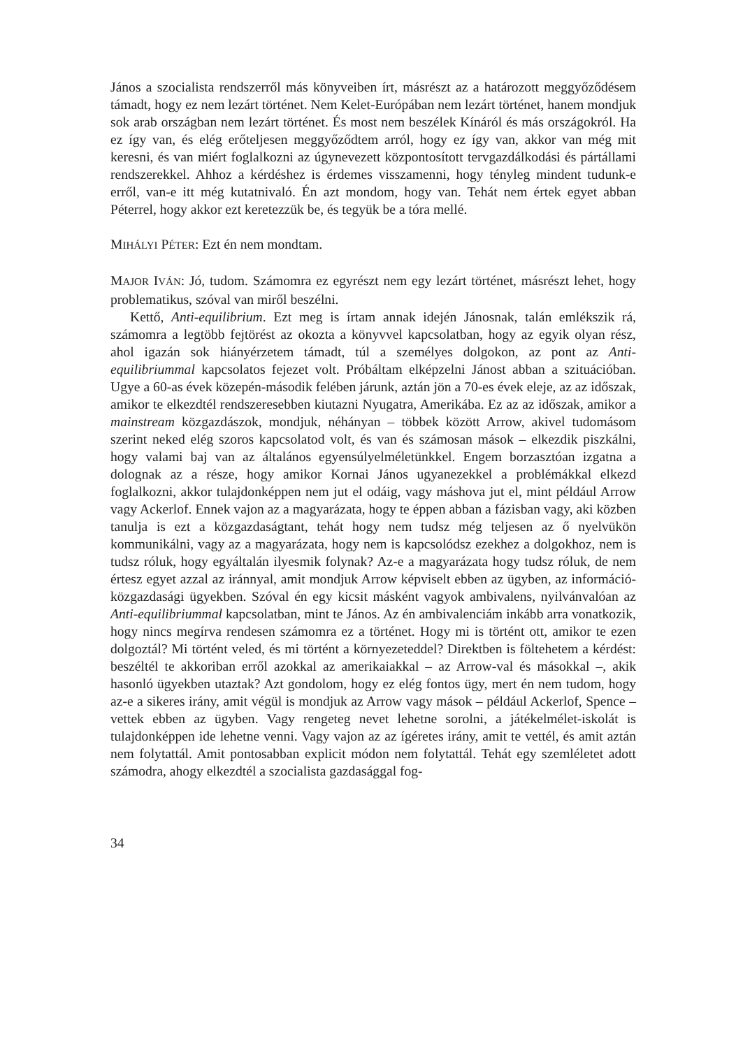János a szocialista rendszerről más könyveiben írt, másrészt az a határozott meggyőződésem támadt, hogy ez nem lezárt történet. Nem Kelet-Európában nem lezárt történet, hanem mondjuk sok arab országban nem lezárt történet. És most nem beszélek Kínáról és más országokról. Ha ez így van, és elég erőteljesen meggyőződtem arról, hogy ez így van, akkor van még mit keresni, és van miért foglalkozni az úgynevezett központosított tervgazdálkodási és pártállami rendszerekkel. Ahhoz a kérdéshez is érdemes visszamenni, hogy tényleg mindent tudunk-e erről, van-e itt még kutatnivaló. Én azt mondom, hogy van. Tehát nem értek egyet abban Péterrel, hogy akkor ezt keretezzük be, és tegyük be a tóra mellé.
MIHÁLYI PÉTER: Ezt én nem mondtam.
MAJOR IVÁN: Jó, tudom. Számomra ez egyrészt nem egy lezárt történet, másrészt lehet, hogy problematikus, szóval van miről beszélni.
Kettő, Anti-equilibrium. Ezt meg is írtam annak idején Jánosnak, talán emlékszik rá, számomra a legtöbb fejtörést az okozta a könyvvel kapcsolatban, hogy az egyik olyan rész, ahol igazán sok hiányérzetem támadt, túl a személyes dolgokon, az pont az Anti-equilibriummal kapcsolatos fejezet volt. Próbáltam elképzelni Jánost abban a szituációban. Ugye a 60-as évek közepén-második felében járunk, aztán jön a 70-es évek eleje, az az időszak, amikor te elkezdtél rendszeresebben kiutazni Nyugatra, Amerikába. Ez az az időszak, amikor a mainstream közgazdászok, mondjuk, néhányan – többek között Arrow, akivel tudomásom szerint neked elég szoros kapcsolatod volt, és van és számosan mások – elkezdik piszkálni, hogy valami baj van az általános egyensúlyelméletünkkel. Engem borzasztóan izgatna a dolognak az a része, hogy amikor Kornai János ugyanezekkel a problémákkal elkezd foglalkozni, akkor tulajdonképpen nem jut el odáig, vagy máshova jut el, mint például Arrow vagy Ackerlof. Ennek vajon az a magyarázata, hogy te éppen abban a fázisban vagy, aki közben tanulja is ezt a közgazdaságtant, tehát hogy nem tudsz még teljesen az ő nyelvükön kommunikálni, vagy az a magyarázata, hogy nem is kapcsolódsz ezekhez a dolgokhoz, nem is tudsz róluk, hogy egyáltalán ilyesmik folynak? Az-e a magyarázata hogy tudsz róluk, de nem értesz egyet azzal az iránnyal, amit mondjuk Arrow képviselt ebben az ügyben, az információ-közgazdasági ügyekben. Szóval én egy kicsit másként vagyok ambivalens, nyilvánvalóan az Anti-equilibriummal kapcsolatban, mint te János. Az én ambivalenciám inkább arra vonatkozik, hogy nincs megírva rendesen számomra ez a történet. Hogy mi is történt ott, amikor te ezen dolgoztál? Mi történt veled, és mi történt a környezeteddel? Direktben is föltehetem a kérdést: beszéltél te akkoriban erről azokkal az amerikaiakkal – az Arrow-val és másokkal –, akik hasonló ügyekben utaztak? Azt gondolom, hogy ez elég fontos ügy, mert én nem tudom, hogy az-e a sikeres irány, amit végül is mondjuk az Arrow vagy mások – például Ackerlof, Spence – vettek ebben az ügyben. Vagy rengeteg nevet lehetne sorolni, a játékelmélet-iskolát is tulajdonképpen ide lehetne venni. Vagy vajon az az ígéretes irány, amit te vettél, és amit aztán nem folytattál. Amit pontosabban explicit módon nem folytattál. Tehát egy szemléletet adott számodra, ahogy elkezdtél a szocialista gazdasággal fog-
34